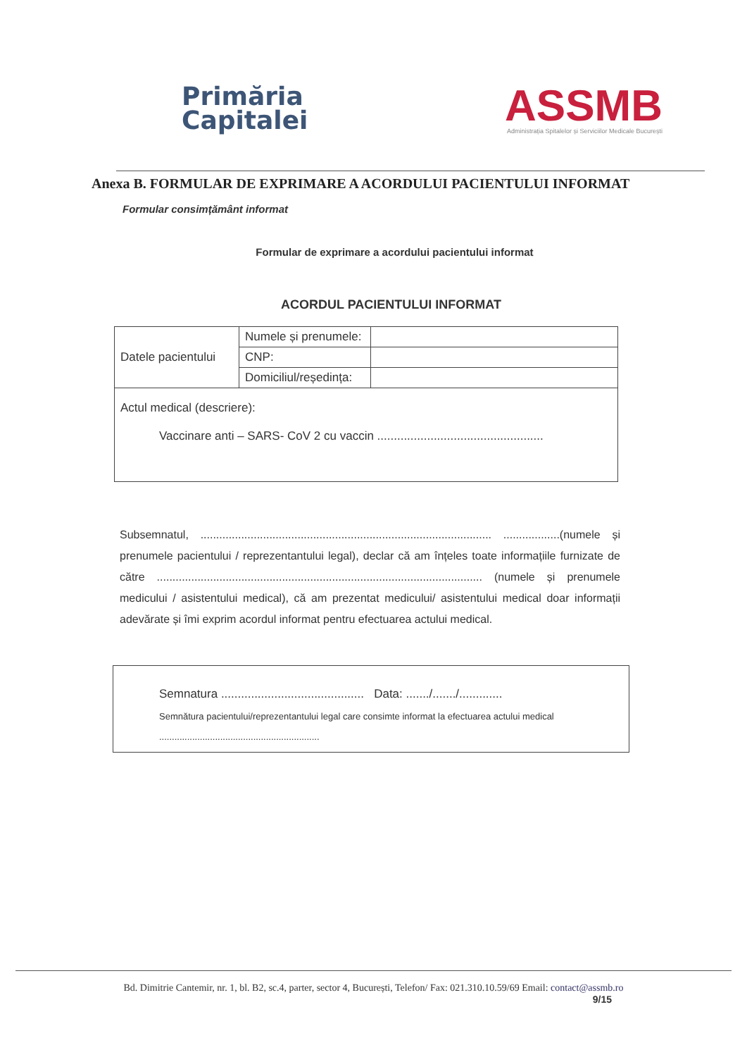Primăria
Capitalei
ASSMB
Administrația Spitalelor și Serviciilor Medicale București
Anexa B. FORMULAR DE EXPRIMARE A ACORDULUI PACIENTULUI INFORMAT
Formular consimțământ informat
Formular de exprimare a acordului pacientului informat
ACORDUL PACIENTULUI INFORMAT
| Datele pacientului | Numele și prenumele: | |
| | CNP: | |
| | Domiciliul/reședința: | |
| Actul medical (descriere): Vaccinare anti – SARS- CoV 2 cu vaccin .................................................. | | |
Subsemnatul, ............................................................................................. ..................(numele și prenumele pacientului / reprezentantului legal), declar că am înțeles toate informațiile furnizate de către ........................................................................................................ (numele și prenumele medicului / asistentului medical), că am prezentat medicului/ asistentului medical doar informații adevărate și îmi exprim acordul informat pentru efectuarea actului medical.
Semnatura ........................................... Data: ......./......./.............
Semnătura pacientului/reprezentantului legal care consimte informat la efectuarea actului medical
...............................................................
Bd. Dimitrie Cantemir, nr. 1, bl. B2, sc.4, parter, sector 4, București, Telefon/ Fax: 021.310.10.59/69 Email: contact@assmb.ro
9/15